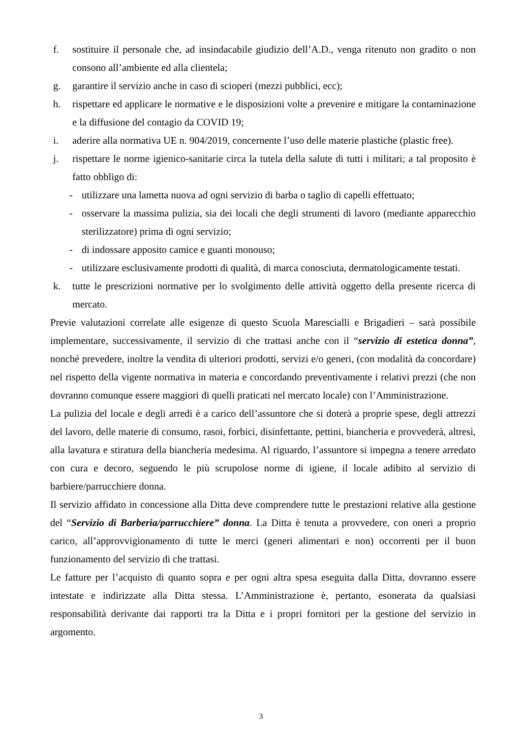f. sostituire il personale che, ad insindacabile giudizio dell’A.D., venga ritenuto non gradito o non consono all’ambiente ed alla clientela;
g. garantire il servizio anche in caso di scioperi (mezzi pubblici, ecc);
h. rispettare ed applicare le normative e le disposizioni volte a prevenire e mitigare la contaminazione e la diffusione del contagio da COVID 19;
i. aderire alla normativa UE n. 904/2019, concernente l’uso delle materie plastiche (plastic free).
j. rispettare le norme igienico-sanitarie circa la tutela della salute di tutti i militari; a tal proposito è fatto obbligo di:
- utilizzare una lametta nuova ad ogni servizio di barba o taglio di capelli effettuato;
- osservare la massima pulizia, sia dei locali che degli strumenti di lavoro (mediante apparecchio sterilizzatore) prima di ogni servizio;
- di indossare apposito camice e guanti monouso;
- utilizzare esclusivamente prodotti di qualità, di marca conosciuta, dermatologicamente testati.
k. tutte le prescrizioni normative per lo svolgimento delle attività oggetto della presente ricerca di mercato.
Previe valutazioni correlate alle esigenze di questo Scuola Marescialli e Brigadieri – sarà possibile implementare, successivamente, il servizio di che trattasi anche con il “servizio di estetica donna”, nonché prevedere, inoltre la vendita di ulteriori prodotti, servizi e/o generi, (con modalità da concordare) nel rispetto della vigente normativa in materia e concordando preventivamente i relativi prezzi (che non dovranno comunque essere maggiori di quelli praticati nel mercato locale) con l’Amministrazione.
La pulizia del locale e degli arredi è a carico dell’assuntore che si doterà a proprie spese, degli attrezzi del lavoro, delle materie di consumo, rasoi, forbici, disinfettante, pettini, biancheria e provvederà, altresì, alla lavatura e stiratura della biancheria medesima. Al riguardo, l’assuntore si impegna a tenere arredato con cura e decoro, seguendo le più scrupolose norme di igiene, il locale adibito al servizio di barbiere/parrucchiere donna.
Il servizio affidato in concessione alla Ditta deve comprendere tutte le prestazioni relative alla gestione del “Servizio di Barberia/parrucchiere” donna. La Ditta è tenuta a provvedere, con oneri a proprio carico, all’approvvigionamento di tutte le merci (generi alimentari e non) occorrenti per il buon funzionamento del servizio di che trattasi.
Le fatture per l’acquisto di quanto sopra e per ogni altra spesa eseguita dalla Ditta, dovranno essere intestate e indirizzate alla Ditta stessa. L’Amministrazione è, pertanto, esonerata da qualsiasi responsabilità derivante dai rapporti tra la Ditta e i propri fornitori per la gestione del servizio in argomento.
3